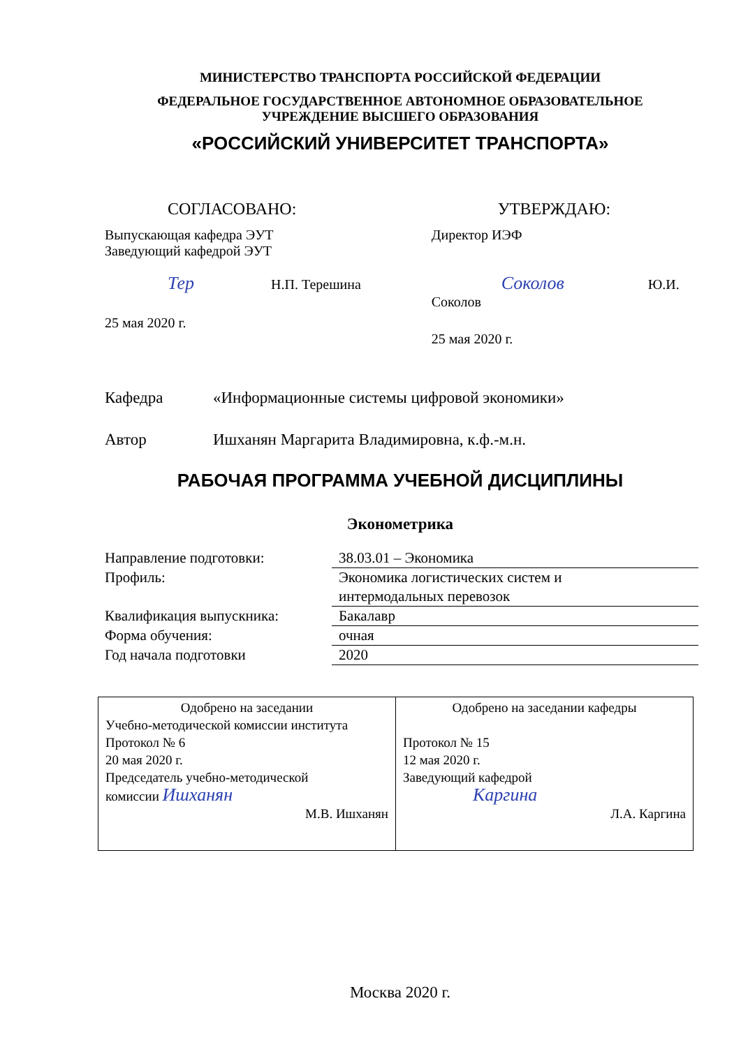МИНИСТЕРСТВО ТРАНСПОРТА РОССИЙСКОЙ ФЕДЕРАЦИИ
ФЕДЕРАЛЬНОЕ ГОСУДАРСТВЕННОЕ АВТОНОМНОЕ ОБРАЗОВАТЕЛЬНОЕ
УЧРЕЖДЕНИЕ ВЫСШЕГО ОБРАЗОВАНИЯ
«РОССИЙСКИЙ УНИВЕРСИТЕТ ТРАНСПОРТА»
СОГЛАСОВАНО:
Выпускающая кафедра ЭУТ
Заведующий кафедрой ЭУТ
Тер Н.П. Терешина
25 мая 2020 г.
УТВЕРЖДАЮ:
Директор ИЭФ
Соколов Ю.И. Соколов
25 мая 2020 г.
Кафедра «Информационные системы цифровой экономики»
Автор Ишханян Маргарита Владимировна, к.ф.-м.н.
РАБОЧАЯ ПРОГРАММА УЧЕБНОЙ ДИСЦИПЛИНЫ
Эконометрика
| Направление подготовки: | 38.03.01 – Экономика |
| Профиль: | Экономика логистических систем и интермодальных перевозок |
| Квалификация выпускника: | Бакалавр |
| Форма обучения: | очная |
| Год начала подготовки | 2020 |
| Одобрено на заседании Учебно-методической комиссии института Протокол № 6 20 мая 2020 г. Председатель учебно-методической комиссии Ишханян М.В. Ишханян | Одобрено на заседании кафедры Протокол № 15 12 мая 2020 г. Заведующий кафедрой Каргина Л.А. Каргина |
Москва 2020 г.